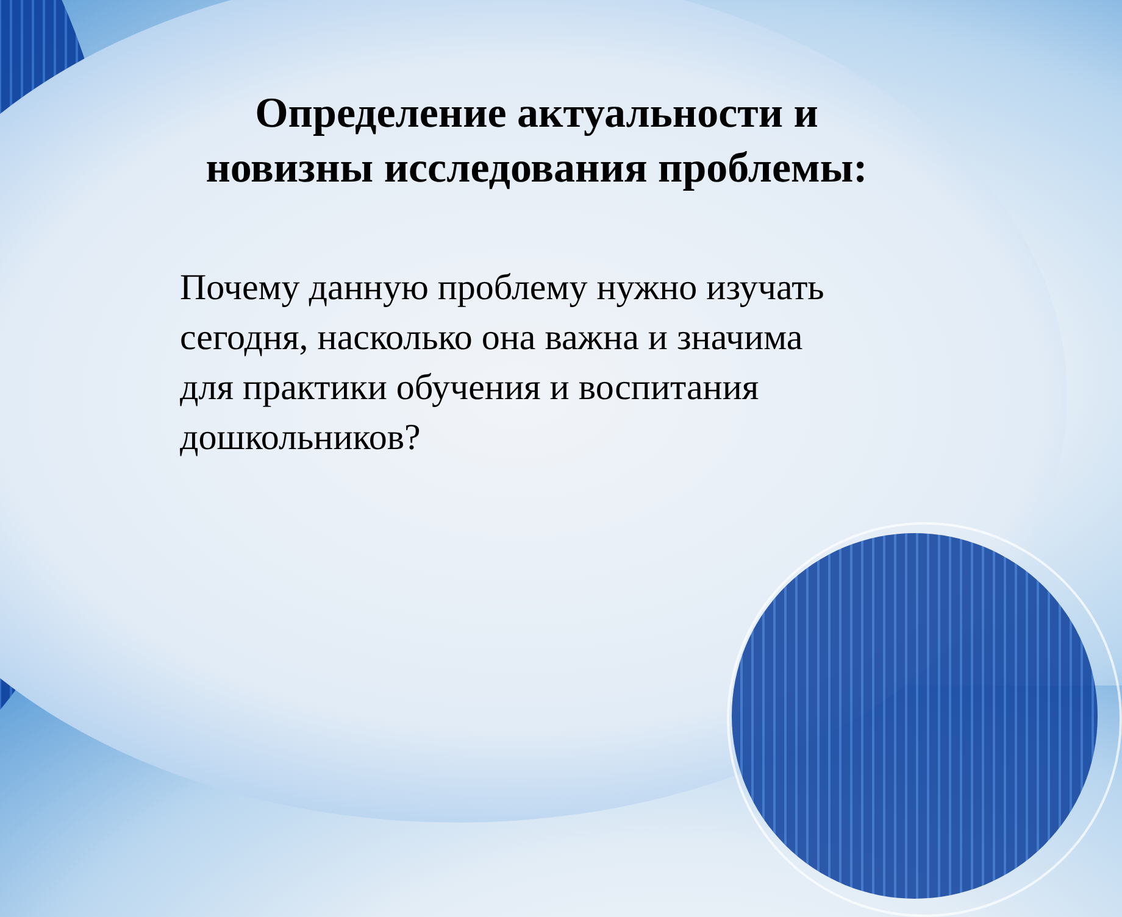Определение актуальности и новизны исследования проблемы:
Почему данную проблему нужно изучать сегодня, насколько она важна и значима для практики обучения и воспитания дошкольников?